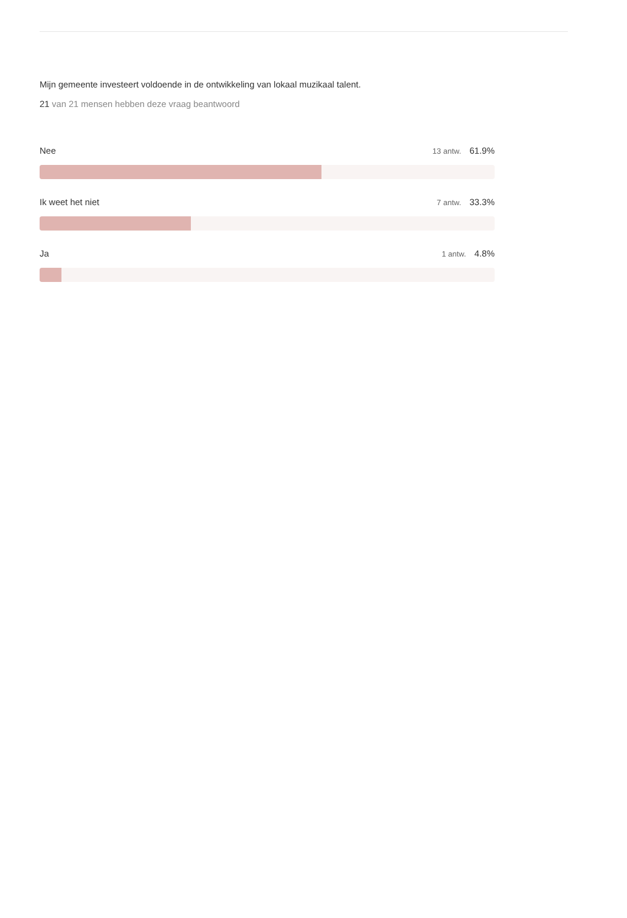Mijn gemeente investeert voldoende in de ontwikkeling van lokaal muzikaal talent.
21 van 21 mensen hebben deze vraag beantwoord
Nee 13 antw. 61.9%
Ik weet het niet 7 antw. 33.3%
Ja 1 antw. 4.8%